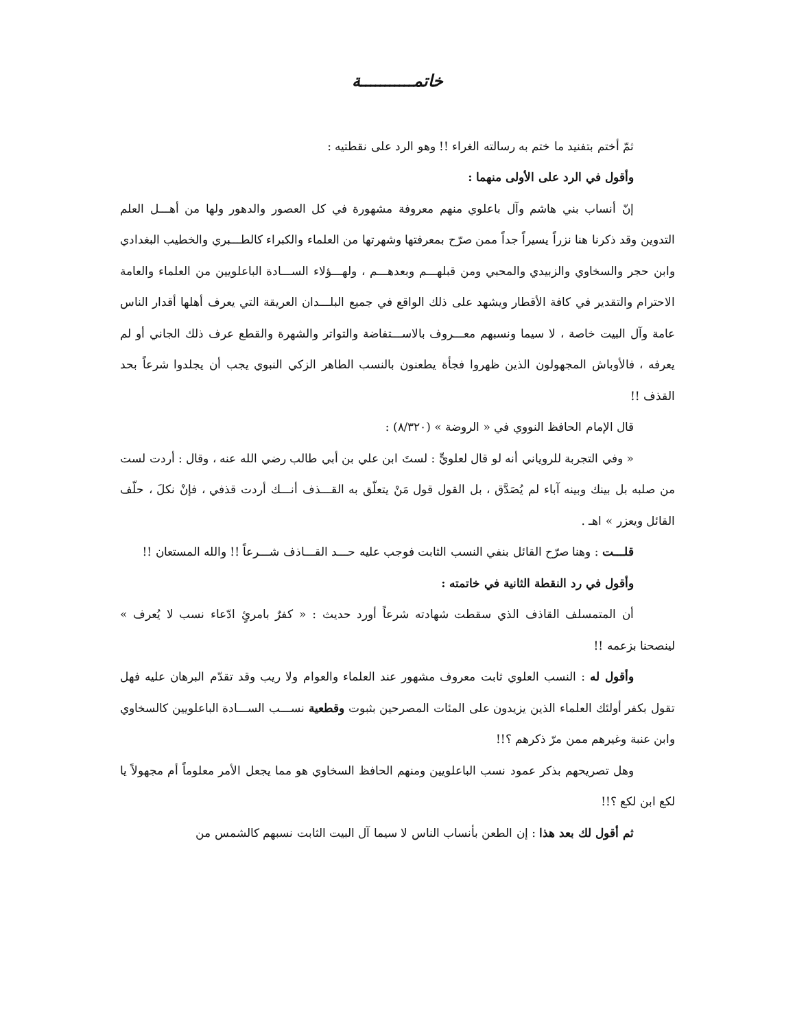خاتمـــــــــــة
ثمّ أختم بتفنيد ما ختم به رسالته الغراء !! وهو الرد على نقطتيه :
وأقول في الرد على الأولى منهما :
إنّ أنساب بني هاشم وآل باعلوي منهم معروفة مشهورة في كل العصور والدهور ولها من أهـــل العلم التدوين وقد ذكرنا هنا نزراً يسيراً جداً ممن صرّح بمعرفتها وشهرتها من العلماء والكبراء كالطـــبري والخطيب البغدادي وابن حجر والسخاوي والزبيدي والمحبي ومن قبلهـــم وبعدهـــم ، ولهـــؤلاء الســـادة الباعلويين من العلماء والعامة الاحترام والتقدير في كافة الأقطار ويشهد على ذلك الواقع في جميع البلـــدان العريقة التي يعرف أهلها أقدار الناس عامة وآل البيت خاصة ، لا سيما ونسبهم معـــروف بالاســـتفاضة والتواتر والشهرة والقطع عرف ذلك الجاني أو لم يعرفه ، فالأوباش المجهولون الذين ظهروا فجأة يطعنون بالنسب الطاهر الزكي النبوي يجب أن يجلدوا شرعاً بحد القذف !!
قال الإمام الحافظ النووي في « الروضة » (٨/٣٢٠) :
« وفي التجربة للروياني أنه لو قال لعلويٍّ : لستَ ابن علي بن أبي طالب رضي الله عنه ، وقال : أردت لست من صلبه بل بينك وبينه آباء لم يُصَدَّق ، بل القول قول مَنْ يتعلّق به القـــذف أنـــك أردت قذفي ، فإنْ نكلَ ، حلّف القائل ويعزر » اهـ .
قلـــت : وهنا صرّح القائل بنفي النسب الثابت فوجب عليه حـــد القـــاذف شـــرعاً !! والله المستعان !!
وأقول في رد النقطة الثانية في خاتمته :
أن المتمسلف القاذف الذي سقطت شهادته شرعاً أورد حديث : « كفرٌ بامرئٍ ادّعاء نسب لا يُعرف » لينصحنا بزعمه !!
وأقول له : النسب العلوي ثابت معروف مشهور عند العلماء والعوام ولا ريب وقد تقدّم البرهان عليه فهل تقول بكفر أولئك العلماء الذين يزيدون على المئات المصرحين بثبوت وقطعية نســـب الســـادة الباعلويين كالسخاوي وابن عنبة وغيرهم ممن مرّ ذكرهم ؟!!
وهل تصريحهم بذكر عمود نسب الباعلويين ومنهم الحافظ السخاوي هو مما يجعل الأمر معلوماً أم مجهولاً يا لكع ابن لكع ؟!!
ثم أقول لك بعد هذا : إن الطعن بأنساب الناس لا سيما آل البيت الثابت نسبهم كالشمس من